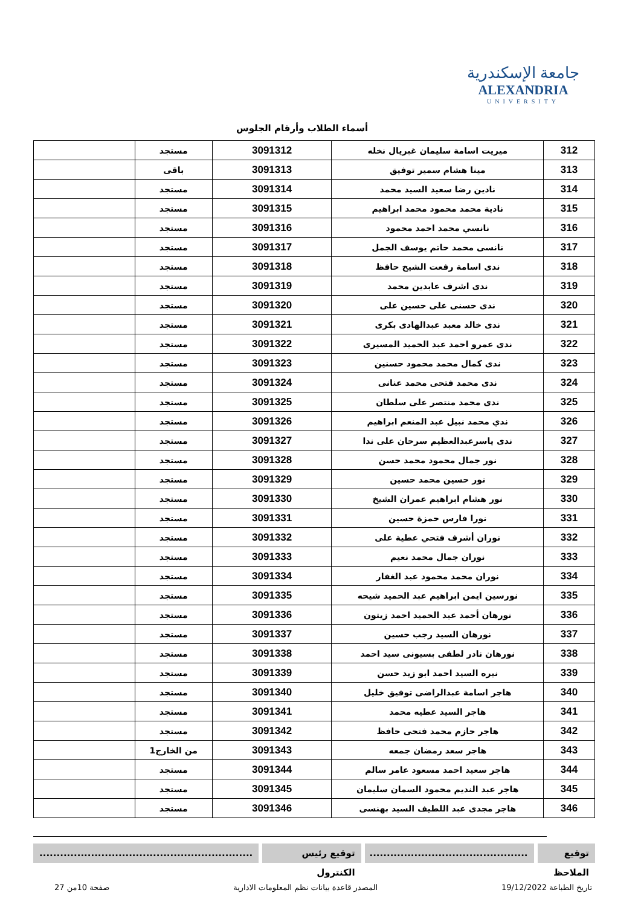جامعة الإسكندرية
ALEXANDRIA
UNIVERSITY
أسماء الطلاب وأرقام الجلوس
| 312 | ميريت اسامة سليمان غبريال نخله | 3091312 | مستجد | |
| 313 | مينا هشام سمير توفيق | 3091313 | باقى | |
| 314 | نادين رضا سعيد السيد محمد | 3091314 | مستجد | |
| 315 | نادية محمد محمود محمد ابراهيم | 3091315 | مستجد | |
| 316 | نانسي محمد احمد محمود | 3091316 | مستجد | |
| 317 | نانسى محمد حاتم يوسف الجمل | 3091317 | مستجد | |
| 318 | ندى اسامة رفعت الشيخ حافظ | 3091318 | مستجد | |
| 319 | ندى اشرف عابدين محمد | 3091319 | مستجد | |
| 320 | ندى حسنى على حسين على | 3091320 | مستجد | |
| 321 | ندى خالد معبد عبدالهادى بكرى | 3091321 | مستجد | |
| 322 | ندى عمرو احمد عبد الحميد المسيرى | 3091322 | مستجد | |
| 323 | ندى كمال محمد محمود حسنين | 3091323 | مستجد | |
| 324 | ندى محمد فتحى محمد عنانى | 3091324 | مستجد | |
| 325 | ندى محمد منتصر على سلطان | 3091325 | مستجد | |
| 326 | ندي محمد نبيل عبد المنعم ابراهيم | 3091326 | مستجد | |
| 327 | ندى ياسرعبدالعظيم سرحان على ندا | 3091327 | مستجد | |
| 328 | نور جمال محمود محمد حسن | 3091328 | مستجد | |
| 329 | نور حسين محمد حسين | 3091329 | مستجد | |
| 330 | نور هشام ابراهيم عمران الشيخ | 3091330 | مستجد | |
| 331 | نورا فارس حمزة حسين | 3091331 | مستجد | |
| 332 | نوران أشرف فتحي عطية على | 3091332 | مستجد | |
| 333 | نوران جمال محمد نعيم | 3091333 | مستجد | |
| 334 | نوران محمد محمود عبد الغفار | 3091334 | مستجد | |
| 335 | نورسين ايمن ابراهيم عبد الحميد شيحه | 3091335 | مستجد | |
| 336 | نورهان أحمد عبد الحميد احمد زيتون | 3091336 | مستجد | |
| 337 | نورهان السيد رجب حسين | 3091337 | مستجد | |
| 338 | نورهان نادر لطفى بسيونى سيد احمد | 3091338 | مستجد | |
| 339 | نيره السيد احمد ابو زيد حسن | 3091339 | مستجد | |
| 340 | هاجر اسامة عبدالراضى توفيق خليل | 3091340 | مستجد | |
| 341 | هاجر السيد عطيه محمد | 3091341 | مستجد | |
| 342 | هاجر حازم محمد فتحى حافظ | 3091342 | مستجد | |
| 343 | هاجر سعد رمضان جمعه | 3091343 | من الخارج1 | |
| 344 | هاجر سعيد احمد مسعود عامر سالم | 3091344 | مستجد | |
| 345 | هاجر عبد النديم محمود السمان سليمان | 3091345 | مستجد | |
| 346 | هاجر مجدى عبد اللطيف السيد بهنسى | 3091346 | مستجد | |
توقيع الملاحظ
..............................................
توقيع رئيس الكنترول ..............................................................
تاريخ الطباعة 19/12/2022 المصدر قاعدة بيانات نظم المعلومات الادارية صفحة 10من 27